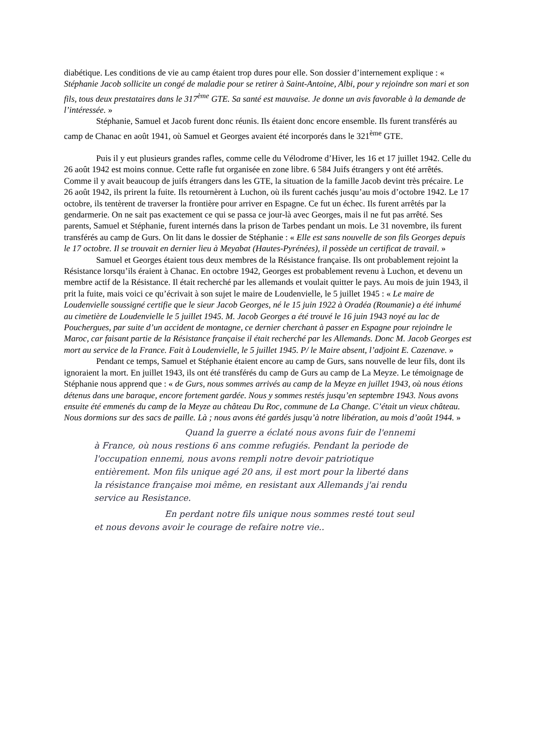diabétique. Les conditions de vie au camp étaient trop dures pour elle. Son dossier d’internement explique : « Stéphanie Jacob sollicite un congé de maladie pour se retirer à Saint-Antoine, Albi, pour y rejoindre son mari et son fils, tous deux prestataires dans le 317<sup>ème</sup> GTE. Sa santé est mauvaise. Je donne un avis favorable à la demande de l’intéressée. »
Stéphanie, Samuel et Jacob furent donc réunis. Ils étaient donc encore ensemble. Ils furent transférés au camp de Chanac en août 1941, où Samuel et Georges avaient été incorporés dans le 321<sup>ème</sup> GTE.
Puis il y eut plusieurs grandes rafles, comme celle du Vélodrome d’Hiver, les 16 et 17 juillet 1942. Celle du 26 août 1942 est moins connue. Cette rafle fut organisée en zone libre. 6 584 Juifs étrangers y ont été arrêtés. Comme il y avait beaucoup de juifs étrangers dans les GTE, la situation de la famille Jacob devint très précaire. Le 26 août 1942, ils prirent la fuite. Ils retournèrent à Luchon, où ils furent cachés jusqu’au mois d’octobre 1942. Le 17 octobre, ils tentèrent de traverser la frontière pour arriver en Espagne. Ce fut un échec. Ils furent arrêtés par la gendarmerie. On ne sait pas exactement ce qui se passa ce jour-là avec Georges, mais il ne fut pas arrêté. Ses parents, Samuel et Stéphanie, furent internés dans la prison de Tarbes pendant un mois. Le 31 novembre, ils furent transférés au camp de Gurs. On lit dans le dossier de Stéphanie : « Elle est sans nouvelle de son fils Georges depuis le 17 octobre. Il se trouvait en dernier lieu à Meyabat (Hautes-Pyrénées), il possède un certificat de travail. »
Samuel et Georges étaient tous deux membres de la Résistance française. Ils ont probablement rejoint la Résistance lorsqu’ils éraient à Chanac. En octobre 1942, Georges est probablement revenu à Luchon, et devenu un membre actif de la Résistance. Il était recherché par les allemands et voulait quitter le pays. Au mois de juin 1943, il prit la fuite, mais voici ce qu’écrivait à son sujet le maire de Loudenvielle, le 5 juillet 1945 : « Le maire de Loudenvielle soussigné certifie que le sieur Jacob Georges, né le 15 juin 1922 à Oradéa (Roumanie) a été inhumé au cimetière de Loudenvielle le 5 juillet 1945. M. Jacob Georges a été trouvé le 16 juin 1943 noyé au lac de Pouchergues, par suite d’un accident de montagne, ce dernier cherchant à passer en Espagne pour rejoindre le Maroc, car faisant partie de la Résistance française il était recherché par les Allemands. Donc M. Jacob Georges est mort au service de la France. Fait à Loudenvielle, le 5 juillet 1945. P/ le Maire absent, l’adjoint E. Cazenave. »
Pendant ce temps, Samuel et Stéphanie étaient encore au camp de Gurs, sans nouvelle de leur fils, dont ils ignoraient la mort. En juillet 1943, ils ont été transférés du camp de Gurs au camp de La Meyze. Le témoignage de Stéphanie nous apprend que : « de Gurs, nous sommes arrivés au camp de la Meyze en juillet 1943, où nous étions détenus dans une baraque, encore fortement gardée. Nous y sommes restés jusqu’en septembre 1943. Nous avons ensuite été emmenés du camp de la Meyze au château Du Roc, commune de La Change. C’était un vieux château. Nous dormions sur des sacs de paille. Là ; nous avons été gardés jusqu’à notre libération, au mois d’août 1944. »
Quand la guerre a éclaté nous avons fuir de l'ennemi à France, où nous restions 6 ans comme refugiés. Pendant la periode de l'occupation ennemi, nous avons rempli notre devoir patriotique entièrement. Mon fils unique agé 20 ans, il est mort pour la liberté dans la résistance française moi même, en resistant aux Allemands j'ai rendu service au Resistance.
En perdant notre fils unique nous sommes resté tout seul et nous devons avoir le courage de refaire notre vie..